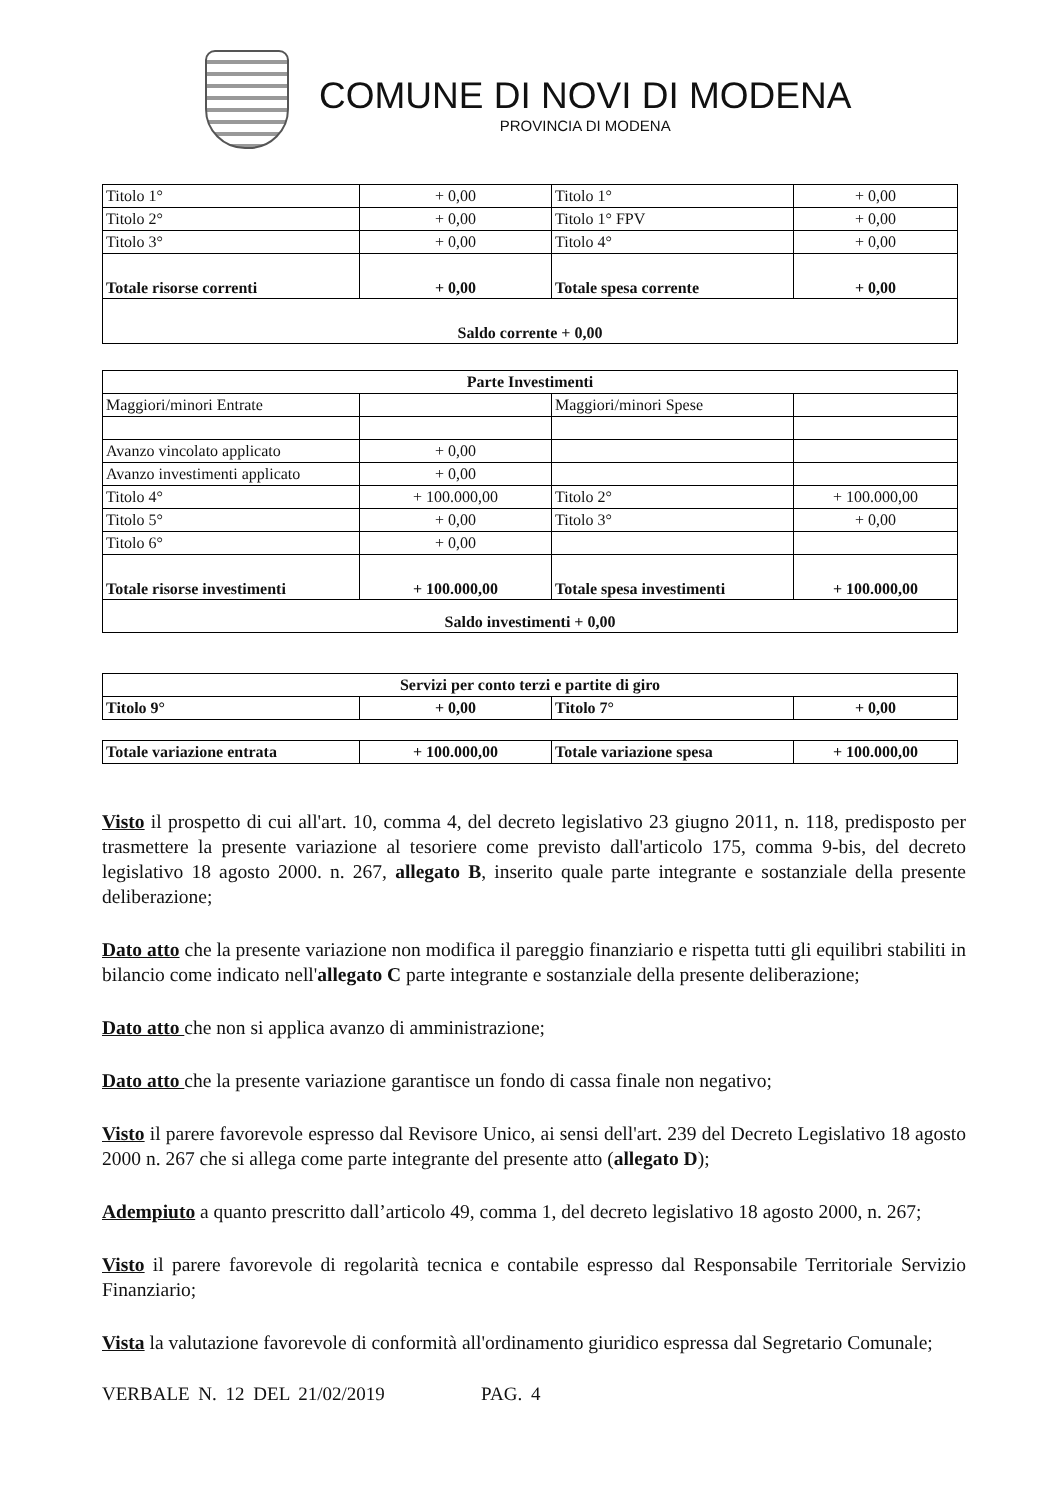COMUNE DI NOVI DI MODENA
PROVINCIA DI MODENA
| Titolo 1° | + 0,00 | Titolo 1° | + 0,00 |
| Titolo 2° | + 0,00 | Titolo 1° FPV | + 0,00 |
| Titolo 3° | + 0,00 | Titolo 4° | + 0,00 |
| Totale risorse correnti | + 0,00 | Totale spesa corrente | + 0,00 |
| Saldo corrente + 0,00 | | | |
| Parte Investimenti | | | |
| Maggiori/minori Entrate | | Maggiori/minori Spese | |
| Avanzo vincolato applicato | + 0,00 | | |
| Avanzo investimenti applicato | + 0,00 | | |
| Titolo 4° | + 100.000,00 | Titolo 2° | + 100.000,00 |
| Titolo 5° | + 0,00 | Titolo 3° | + 0,00 |
| Titolo 6° | + 0,00 | | |
| Totale risorse investimenti | + 100.000,00 | Totale spesa investimenti | + 100.000,00 |
| Saldo investimenti + 0,00 | | | |
| Servizi per conto terzi e partite di giro | | | |
| Titolo 9° | + 0,00 | Titolo 7° | + 0,00 |
| Totale variazione entrata | + 100.000,00 | Totale variazione spesa | + 100.000,00 |
Visto il prospetto di cui all'art. 10, comma 4, del decreto legislativo 23 giugno 2011, n. 118, predisposto per trasmettere la presente variazione al tesoriere come previsto dall'articolo 175, comma 9-bis, del decreto legislativo 18 agosto 2000. n. 267, allegato B, inserito quale parte integrante e sostanziale della presente deliberazione;
Dato atto che la presente variazione non modifica il pareggio finanziario e rispetta tutti gli equilibri stabiliti in bilancio come indicato nell'allegato C parte integrante e sostanziale della presente deliberazione;
Dato atto che non si applica avanzo di amministrazione;
Dato atto che la presente variazione garantisce un fondo di cassa finale non negativo;
Visto il parere favorevole espresso dal Revisore Unico, ai sensi dell'art. 239 del Decreto Legislativo 18 agosto 2000 n. 267 che si allega come parte integrante del presente atto (allegato D);
Adempiuto a quanto prescritto dall’articolo 49, comma 1, del decreto legislativo 18 agosto 2000, n. 267;
Visto il parere favorevole di regolarità tecnica e contabile espresso dal Responsabile Territoriale Servizio Finanziario;
Vista la valutazione favorevole di conformità all'ordinamento giuridico espressa dal Segretario Comunale;
VERBALE N. 12 DEL 21/02/2019 PAG. 4